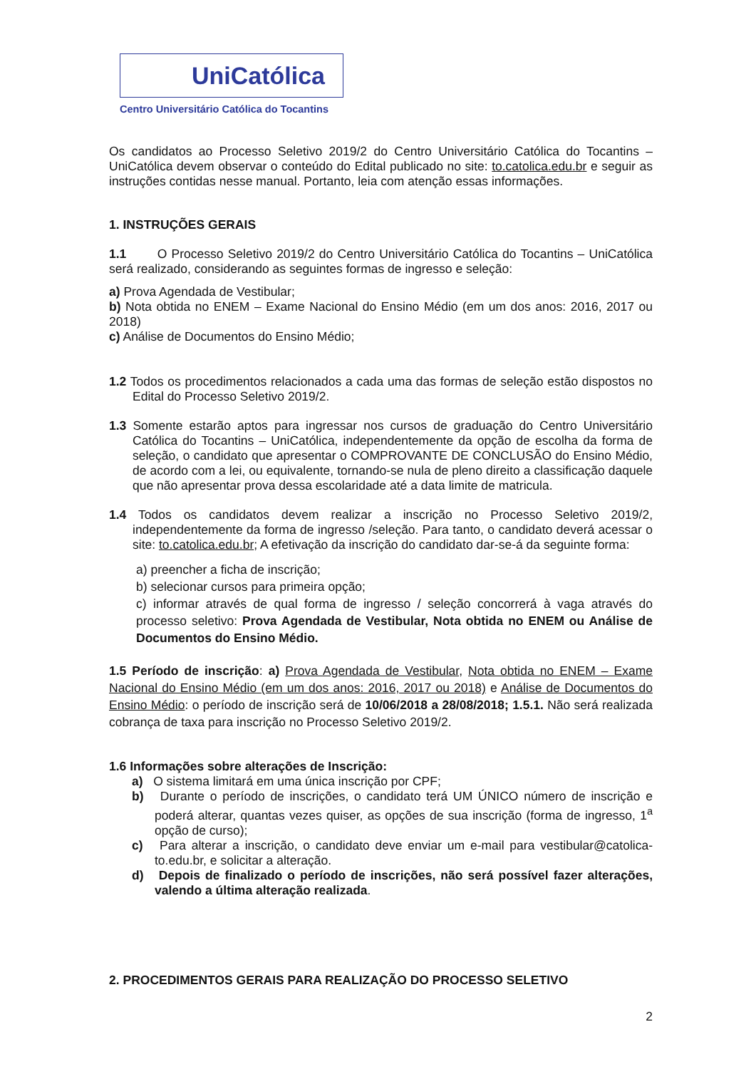UniCatólica
Centro Universitário Católica do Tocantins
Os candidatos ao Processo Seletivo 2019/2 do Centro Universitário Católica do Tocantins – UniCatólica devem observar o conteúdo do Edital publicado no site: to.catolica.edu.br e seguir as instruções contidas nesse manual. Portanto, leia com atenção essas informações.
1. INSTRUÇÕES GERAIS
1.1 O Processo Seletivo 2019/2 do Centro Universitário Católica do Tocantins – UniCatólica será realizado, considerando as seguintes formas de ingresso e seleção:
a) Prova Agendada de Vestibular;
b) Nota obtida no ENEM – Exame Nacional do Ensino Médio (em um dos anos: 2016, 2017 ou 2018)
c) Análise de Documentos do Ensino Médio;
1.2 Todos os procedimentos relacionados a cada uma das formas de seleção estão dispostos no Edital do Processo Seletivo 2019/2.
1.3 Somente estarão aptos para ingressar nos cursos de graduação do Centro Universitário Católica do Tocantins – UniCatólica, independentemente da opção de escolha da forma de seleção, o candidato que apresentar o COMPROVANTE DE CONCLUSÃO do Ensino Médio, de acordo com a lei, ou equivalente, tornando-se nula de pleno direito a classificação daquele que não apresentar prova dessa escolaridade até a data limite de matricula.
1.4 Todos os candidatos devem realizar a inscrição no Processo Seletivo 2019/2, independentemente da forma de ingresso /seleção. Para tanto, o candidato deverá acessar o site: to.catolica.edu.br; A efetivação da inscrição do candidato dar-se-á da seguinte forma:
a) preencher a ficha de inscrição;
b) selecionar cursos para primeira opção;
c) informar através de qual forma de ingresso / seleção concorrerá à vaga através do processo seletivo: Prova Agendada de Vestibular, Nota obtida no ENEM ou Análise de Documentos do Ensino Médio.
1.5 Período de inscrição: a) Prova Agendada de Vestibular, Nota obtida no ENEM – Exame Nacional do Ensino Médio (em um dos anos: 2016, 2017 ou 2018) e Análise de Documentos do Ensino Médio: o período de inscrição será de 10/06/2018 a 28/08/2018; 1.5.1. Não será realizada cobrança de taxa para inscrição no Processo Seletivo 2019/2.
1.6 Informações sobre alterações de Inscrição:
a) O sistema limitará em uma única inscrição por CPF;
b) Durante o período de inscrições, o candidato terá UM ÚNICO número de inscrição e poderá alterar, quantas vezes quiser, as opções de sua inscrição (forma de ingresso, 1<sup>a</sup> opção de curso);
c) Para alterar a inscrição, o candidato deve enviar um e-mail para vestibular@catolica-to.edu.br, e solicitar a alteração.
d) Depois de finalizado o período de inscrições, não será possível fazer alterações, valendo a última alteração realizada.
2. PROCEDIMENTOS GERAIS PARA REALIZAÇÃO DO PROCESSO SELETIVO
2